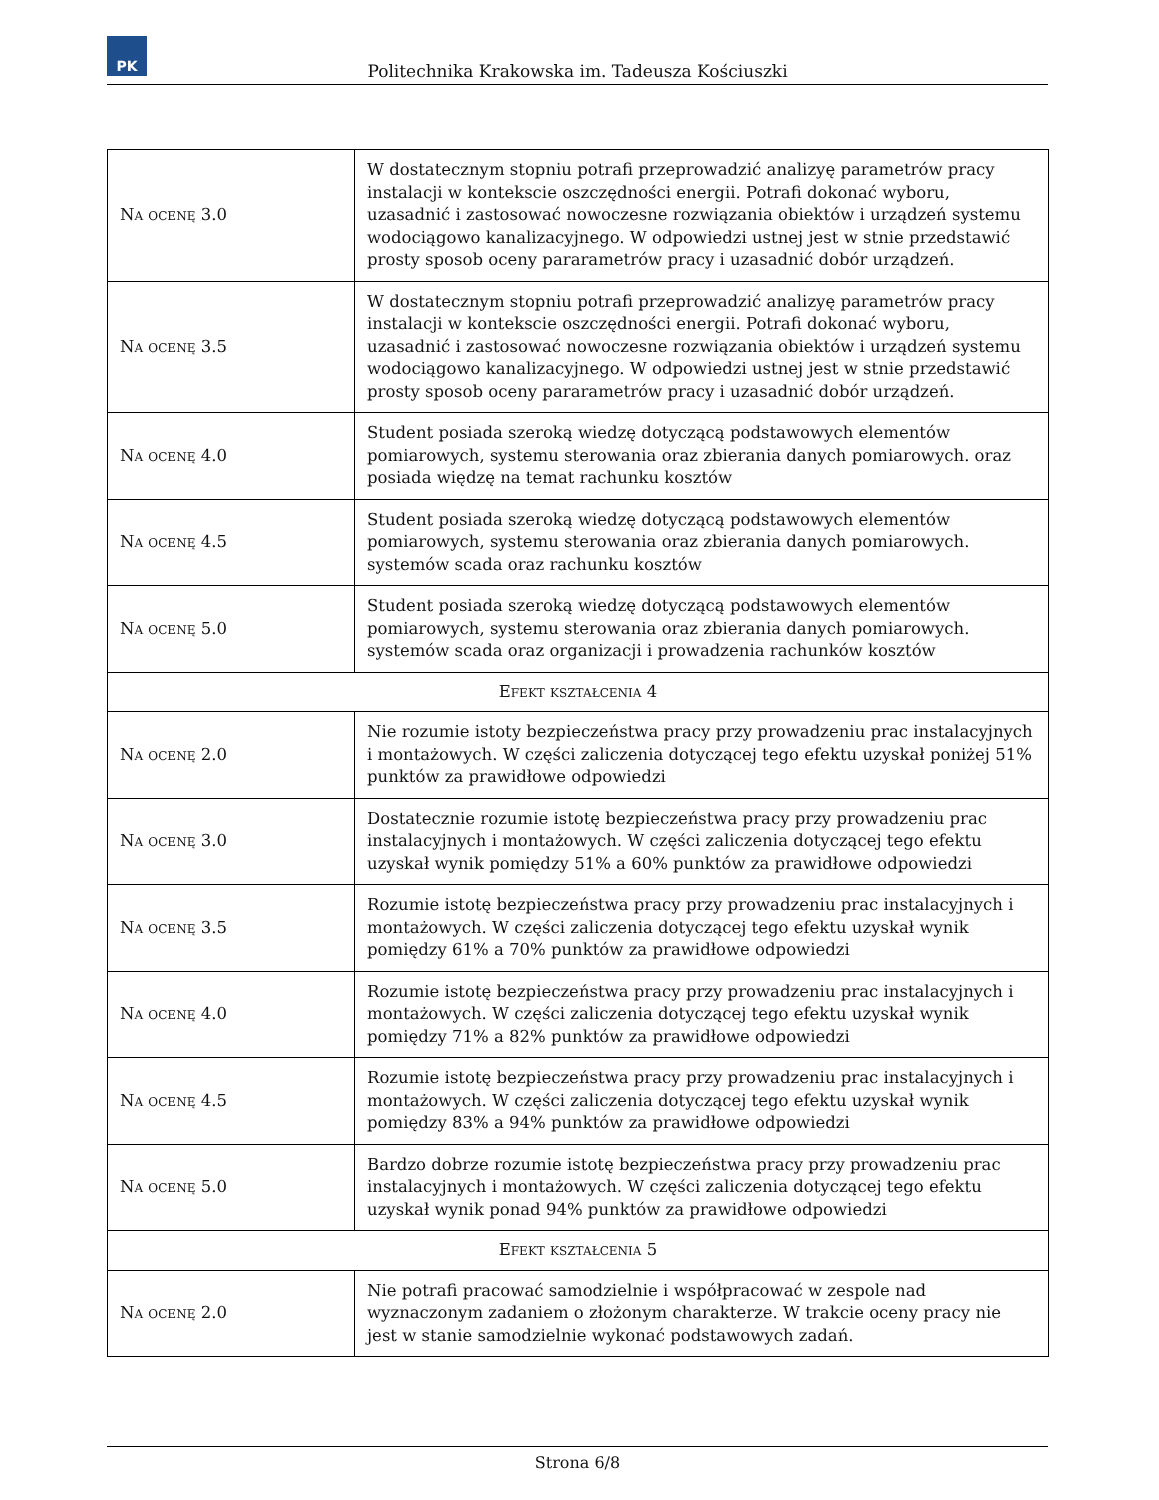PK
Politechnika Krakowska im. Tadeusza Kościuszki
| Na ocenę 3.0 | W dostatecznym stopniu potrafi przeprowadzić analizyę parametrów pracy instalacji w kontekscie oszczędności energii. Potrafi dokonać wyboru, uzasadnić i zastosować nowoczesne rozwiązania obiektów i urządzeń systemu wodociągowo kanalizacyjnego. W odpowiedzi ustnej jest w stnie przedstawić prosty sposob oceny pararametrów pracy i uzasadnić dobór urządzeń. |
| Na ocenę 3.5 | W dostatecznym stopniu potrafi przeprowadzić analizyę parametrów pracy instalacji w kontekscie oszczędności energii. Potrafi dokonać wyboru, uzasadnić i zastosować nowoczesne rozwiązania obiektów i urządzeń systemu wodociągowo kanalizacyjnego. W odpowiedzi ustnej jest w stnie przedstawić prosty sposob oceny pararametrów pracy i uzasadnić dobór urządzeń. |
| Na ocenę 4.0 | Student posiada szeroką wiedzę dotyczącą podstawowych elementów pomiarowych, systemu sterowania oraz zbierania danych pomiarowych. oraz posiada więdzę na temat rachunku kosztów |
| Na ocenę 4.5 | Student posiada szeroką wiedzę dotyczącą podstawowych elementów pomiarowych, systemu sterowania oraz zbierania danych pomiarowych. systemów scada oraz rachunku kosztów |
| Na ocenę 5.0 | Student posiada szeroką wiedzę dotyczącą podstawowych elementów pomiarowych, systemu sterowania oraz zbierania danych pomiarowych. systemów scada oraz organizacji i prowadzenia rachunków kosztów |
| Efekt kształcenia 4 | |
| Na ocenę 2.0 | Nie rozumie istoty bezpieczeństwa pracy przy prowadzeniu prac instalacyjnych i montażowych. W części zaliczenia dotyczącej tego efektu uzyskał poniżej 51% punktów za prawidłowe odpowiedzi |
| Na ocenę 3.0 | Dostatecznie rozumie istotę bezpieczeństwa pracy przy prowadzeniu prac instalacyjnych i montażowych. W części zaliczenia dotyczącej tego efektu uzyskał wynik pomiędzy 51% a 60% punktów za prawidłowe odpowiedzi |
| Na ocenę 3.5 | Rozumie istotę bezpieczeństwa pracy przy prowadzeniu prac instalacyjnych i montażowych. W części zaliczenia dotyczącej tego efektu uzyskał wynik pomiędzy 61% a 70% punktów za prawidłowe odpowiedzi |
| Na ocenę 4.0 | Rozumie istotę bezpieczeństwa pracy przy prowadzeniu prac instalacyjnych i montażowych. W części zaliczenia dotyczącej tego efektu uzyskał wynik pomiędzy 71% a 82% punktów za prawidłowe odpowiedzi |
| Na ocenę 4.5 | Rozumie istotę bezpieczeństwa pracy przy prowadzeniu prac instalacyjnych i montażowych. W części zaliczenia dotyczącej tego efektu uzyskał wynik pomiędzy 83% a 94% punktów za prawidłowe odpowiedzi |
| Na ocenę 5.0 | Bardzo dobrze rozumie istotę bezpieczeństwa pracy przy prowadzeniu prac instalacyjnych i montażowych. W części zaliczenia dotyczącej tego efektu uzyskał wynik ponad 94% punktów za prawidłowe odpowiedzi |
| Efekt kształcenia 5 | |
| Na ocenę 2.0 | Nie potrafi pracować samodzielnie i współpracować w zespole nad wyznaczonym zadaniem o złożonym charakterze. W trakcie oceny pracy nie jest w stanie samodzielnie wykonać podstawowych zadań. |
Strona 6/8